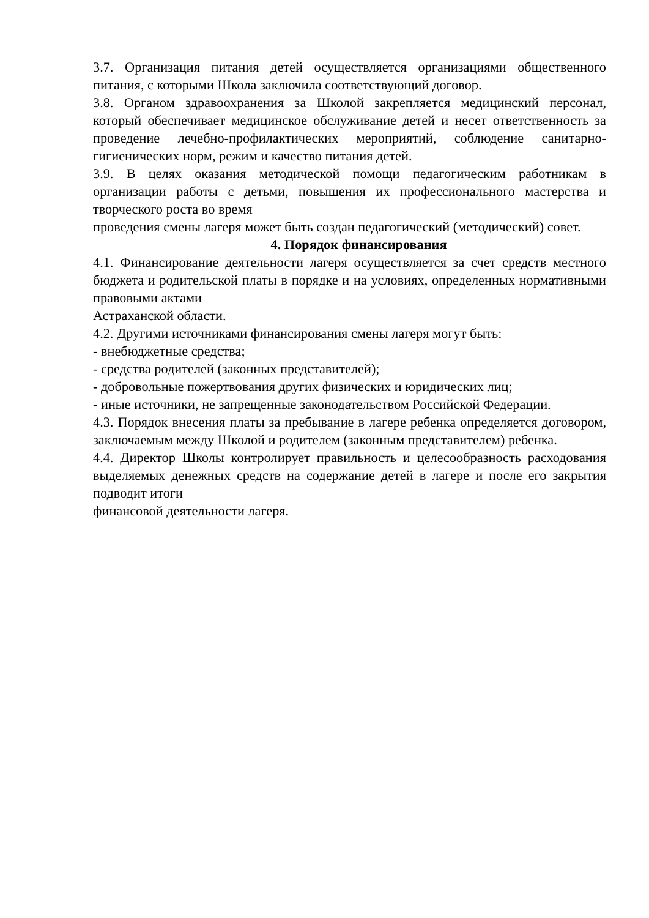3.7. Организация питания детей осуществляется организациями общественного питания, с которыми Школа заключила соответствующий договор.
3.8. Органом здравоохранения за Школой закрепляется медицинский персонал, который обеспечивает медицинское обслуживание детей и несет ответственность за проведение лечебно-профилактических мероприятий, соблюдение санитарно-гигиенических норм, режим и качество питания детей.
3.9. В целях оказания методической помощи педагогическим работникам в организации работы с детьми, повышения их профессионального мастерства и творческого роста во время
проведения смены лагеря может быть создан педагогический (методический) совет.
4. Порядок финансирования
4.1. Финансирование деятельности лагеря осуществляется за счет средств местного бюджета и родительской платы в порядке и на условиях, определенных нормативными правовыми актами
Астраханской области.
4.2. Другими источниками финансирования смены лагеря могут быть:
- внебюджетные средства;
- средства родителей (законных представителей);
- добровольные пожертвования других физических и юридических лиц;
- иные источники, не запрещенные законодательством Российской Федерации.
4.3. Порядок внесения платы за пребывание в лагере ребенка определяется договором, заключаемым между Школой и родителем (законным представителем) ребенка.
4.4. Директор Школы контролирует правильность и целесообразность расходования выделяемых денежных средств на содержание детей в лагере и после его закрытия подводит итоги
финансовой деятельности лагеря.